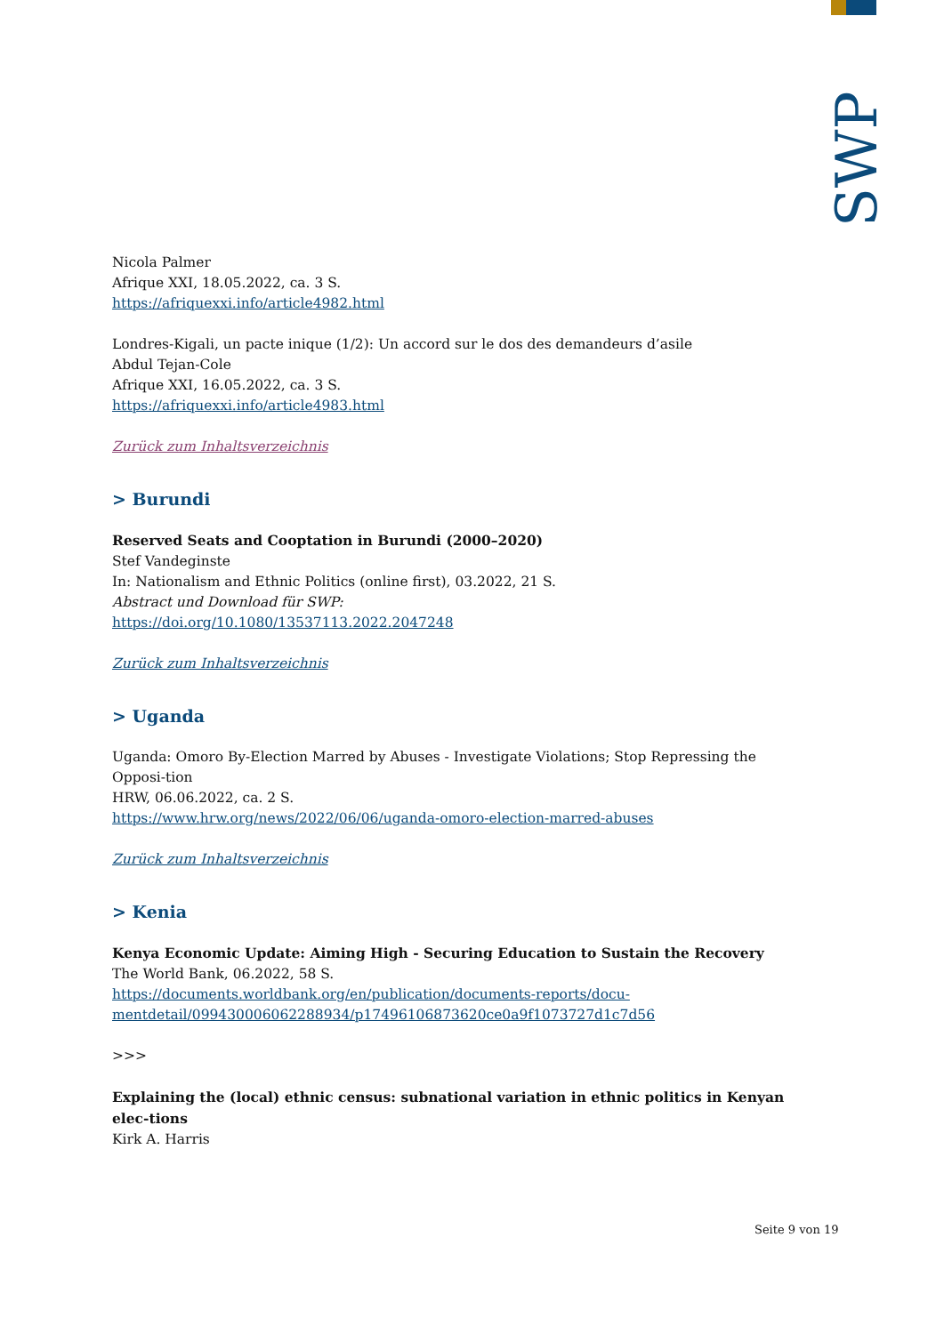SWP
Nicola Palmer
Afrique XXI, 18.05.2022, ca. 3 S.
https://afriquexxi.info/article4982.html
Londres-Kigali, un pacte inique (1/2): Un accord sur le dos des demandeurs d’asile
Abdul Tejan-Cole
Afrique XXI, 16.05.2022, ca. 3 S.
https://afriquexxi.info/article4983.html
Zurück zum Inhaltsverzeichnis
> Burundi
Reserved Seats and Cooptation in Burundi (2000–2020)
Stef Vandeginste
In: Nationalism and Ethnic Politics (online first), 03.2022, 21 S.
Abstract und Download für SWP:
https://doi.org/10.1080/13537113.2022.2047248
Zurück zum Inhaltsverzeichnis
> Uganda
Uganda: Omoro By-Election Marred by Abuses - Investigate Violations; Stop Repressing the Opposi-tion
HRW, 06.06.2022, ca. 2 S.
https://www.hrw.org/news/2022/06/06/uganda-omoro-election-marred-abuses
Zurück zum Inhaltsverzeichnis
> Kenia
Kenya Economic Update: Aiming High - Securing Education to Sustain the Recovery
The World Bank, 06.2022, 58 S.
https://documents.worldbank.org/en/publication/documents-reports/docu-mentdetail/099430006062288934/p17496106873620ce0a9f1073727d1c7d56
>>>
Explaining the (local) ethnic census: subnational variation in ethnic politics in Kenyan elec-tions
Kirk A. Harris
Seite 9 von 19